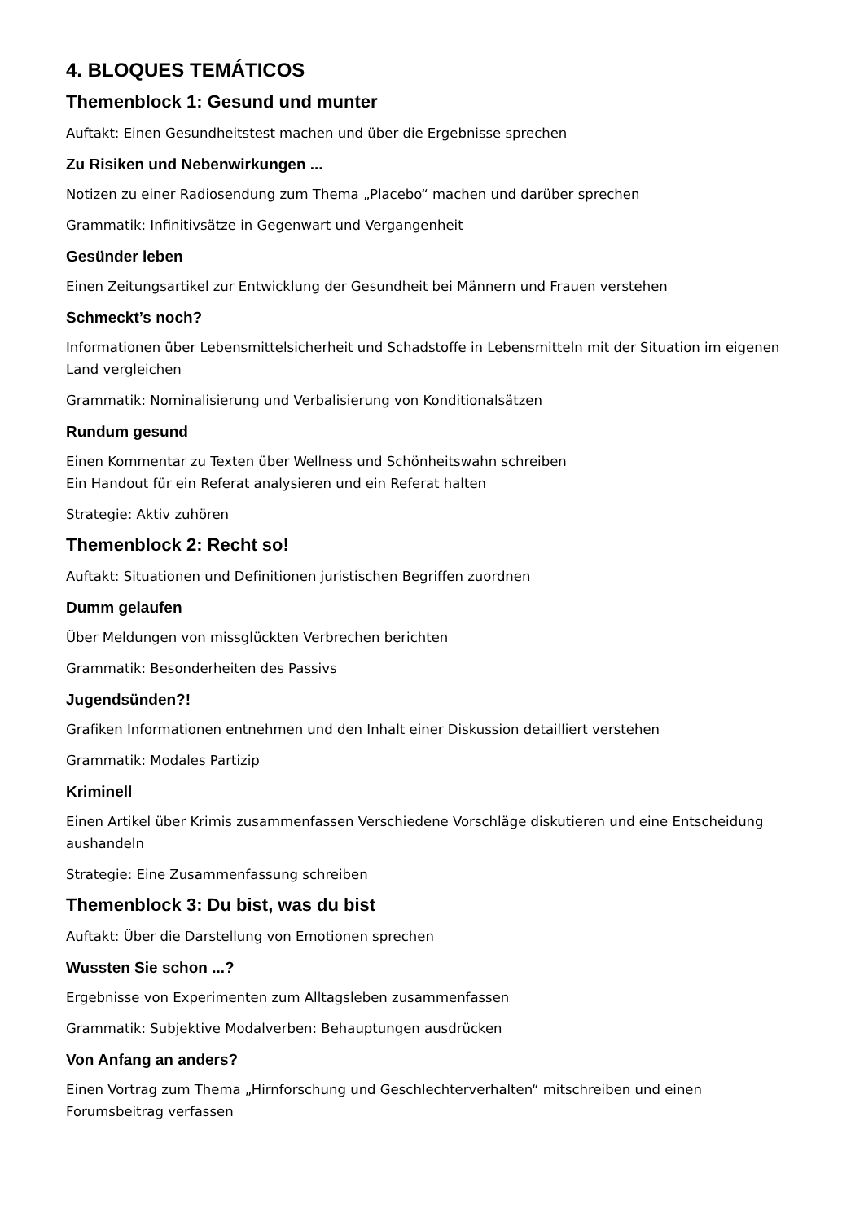4. BLOQUES TEMÁTICOS
Themenblock 1: Gesund und munter
Auftakt: Einen Gesundheitstest machen und über die Ergebnisse sprechen
Zu Risiken und Nebenwirkungen ...
Notizen zu einer Radiosendung zum Thema „Placebo“ machen und darüber sprechen
Grammatik: Infinitivsätze in Gegenwart und Vergangenheit
Gesünder leben
Einen Zeitungsartikel zur Entwicklung der Gesundheit bei Männern und Frauen verstehen
Schmeckt’s noch?
Informationen über Lebensmittelsicherheit und Schadstoffe in Lebensmitteln mit der Situation im eigenen Land vergleichen
Grammatik: Nominalisierung und Verbalisierung von Konditionalsätzen
Rundum gesund
Einen Kommentar zu Texten über Wellness und Schönheitswahn schreiben
Ein Handout für ein Referat analysieren und ein Referat halten
Strategie: Aktiv zuhören
Themenblock 2: Recht so!
Auftakt: Situationen und Definitionen juristischen Begriffen zuordnen
Dumm gelaufen
Über Meldungen von missglückten Verbrechen berichten
Grammatik: Besonderheiten des Passivs
Jugendsünden?!
Grafiken Informationen entnehmen und den Inhalt einer Diskussion detailliert verstehen
Grammatik: Modales Partizip
Kriminell
Einen Artikel über Krimis zusammenfassen Verschiedene Vorschläge diskutieren und eine Entscheidung aushandeln
Strategie: Eine Zusammenfassung schreiben
Themenblock 3: Du bist, was du bist
Auftakt: Über die Darstellung von Emotionen sprechen
Wussten Sie schon ...?
Ergebnisse von Experimenten zum Alltagsleben zusammenfassen
Grammatik: Subjektive Modalverben: Behauptungen ausdrücken
Von Anfang an anders?
Einen Vortrag zum Thema „Hirnforschung und Geschlechterverhalten“ mitschreiben und einen Forumsbeitrag verfassen